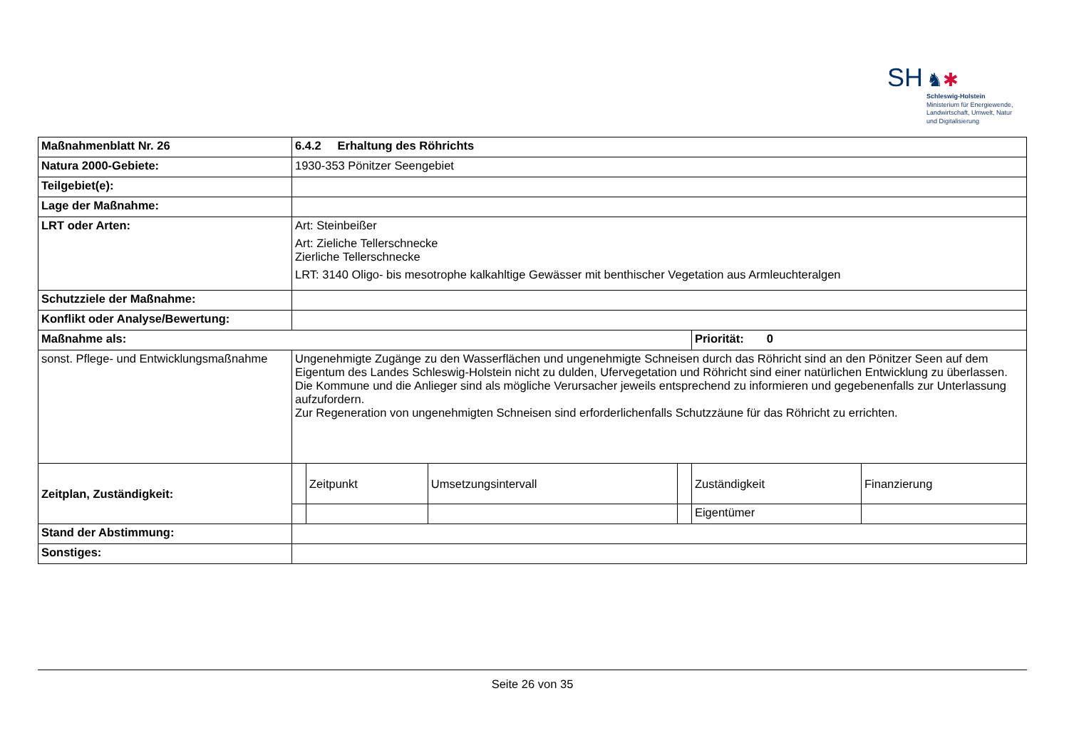SH ♞✱
Schleswig-Holstein
Ministerium für Energiewende,
Landwirtschaft, Umwelt, Natur
und Digitalisierung
| Maßnahmenblatt Nr. 26 | 6.4.2 Erhaltung des Röhrichts | | | | | |
| Natura 2000-Gebiete: | 1930-353 Pönitzer Seengebiet | | | | | |
| Teilgebiet(e): | | | | | | |
| Lage der Maßnahme: | | | | | | |
| LRT oder Arten: | Art: Steinbeißer Art: Zieliche Tellerschnecke Zierliche Tellerschnecke LRT: 3140 Oligo- bis mesotrophe kalkahltige Gewässer mit benthischer Vegetation aus Armleuchteralgen | | | | | |
| Schutzziele der Maßnahme: | | | | | | |
| Konflikt oder Analyse/Bewertung: | | | | | | |
| Maßnahme als: | | | | | Priorität: 0 | |
| sonst. Pflege- und Entwicklungsmaßnahme | Ungenehmigte Zugänge zu den Wasserflächen und ungenehmigte Schneisen durch das Röhricht sind an den Pönitzer Seen auf dem Eigentum des Landes Schleswig-Holstein nicht zu dulden, Ufervegetation und Röhricht sind einer natürlichen Entwicklung zu überlassen. Die Kommune und die Anlieger sind als mögliche Verursacher jeweils entsprechend zu informieren und gegebenenfalls zur Unterlassung aufzufordern. Zur Regeneration von ungenehmigten Schneisen sind erforderlichenfalls Schutzzäune für das Röhricht zu errichten. | | | | | |
| Zeitplan, Zuständigkeit: | | Zeitpunkt | Umsetzungsintervall | | Zuständigkeit | Finanzierung |
| | | | | | Eigentümer | |
| Stand der Abstimmung: | | | | | | |
| Sonstiges: | | | | | | |
Seite 26 von 35